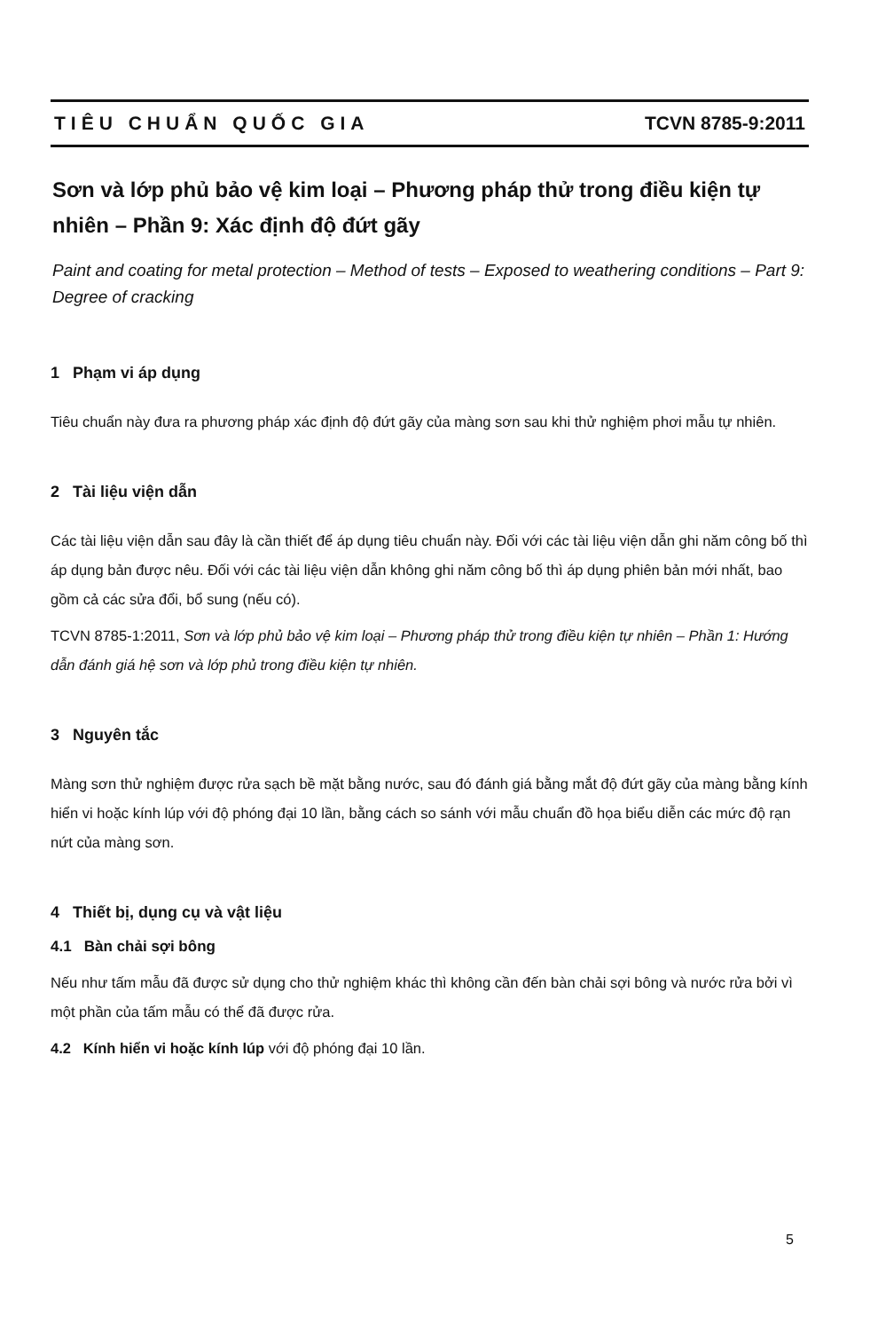TIÊU CHUẨN QUỐC GIA TCVN 8785-9:2011
Sơn và lớp phủ bảo vệ kim loại – Phương pháp thử trong điều kiện tự nhiên – Phần 9: Xác định độ đứt gãy
Paint and coating for metal protection – Method of tests – Exposed to weathering conditions – Part 9: Degree of cracking
1 Phạm vi áp dụng
Tiêu chuẩn này đưa ra phương pháp xác định độ đứt gãy của màng sơn sau khi thử nghiệm phơi mẫu tự nhiên.
2 Tài liệu viện dẫn
Các tài liệu viện dẫn sau đây là cần thiết để áp dụng tiêu chuẩn này. Đối với các tài liệu viện dẫn ghi năm công bố thì áp dụng bản được nêu. Đối với các tài liệu viện dẫn không ghi năm công bố thì áp dụng phiên bản mới nhất, bao gồm cả các sửa đổi, bổ sung (nếu có).
TCVN 8785-1:2011, Sơn và lớp phủ bảo vệ kim loại – Phương pháp thử trong điều kiện tự nhiên – Phần 1: Hướng dẫn đánh giá hệ sơn và lớp phủ trong điều kiện tự nhiên.
3 Nguyên tắc
Màng sơn thử nghiệm được rửa sạch bề mặt bằng nước, sau đó đánh giá bằng mắt độ đứt gãy của màng bằng kính hiển vi hoặc kính lúp với độ phóng đại 10 lần, bằng cách so sánh với mẫu chuẩn đồ họa biểu diễn các mức độ rạn nứt của màng sơn.
4 Thiết bị, dụng cụ và vật liệu
4.1 Bàn chải sợi bông
Nếu như tấm mẫu đã được sử dụng cho thử nghiệm khác thì không cần đến bàn chải sợi bông và nước rửa bởi vì một phần của tấm mẫu có thể đã được rửa.
4.2 Kính hiển vi hoặc kính lúp với độ phóng đại 10 lần.
5